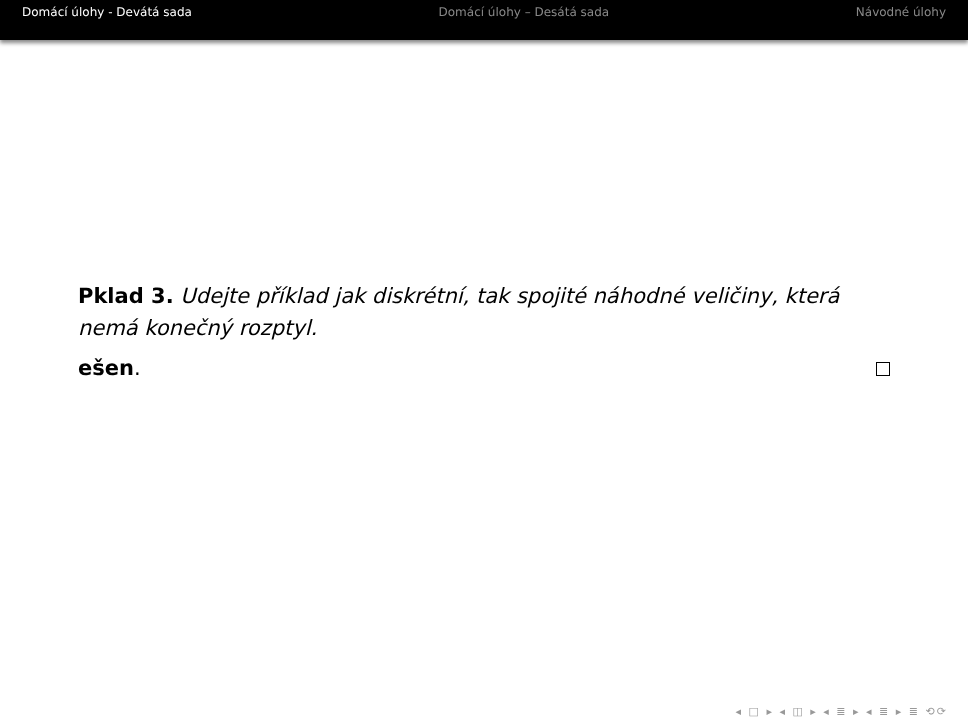Domácí úlohy - Devátá sada Domácí úlohy – Desátá sada Návodné úlohy
Pklad 3. Udejte příklad jak diskrétní, tak spojité náhodné veličiny, která nemá konečný rozptyl.
ešen.
◂ □ ▸ ◂ ◫ ▸ ◂ ≣ ▸ ◂ ≣ ▸ ≣ ⟲⟳